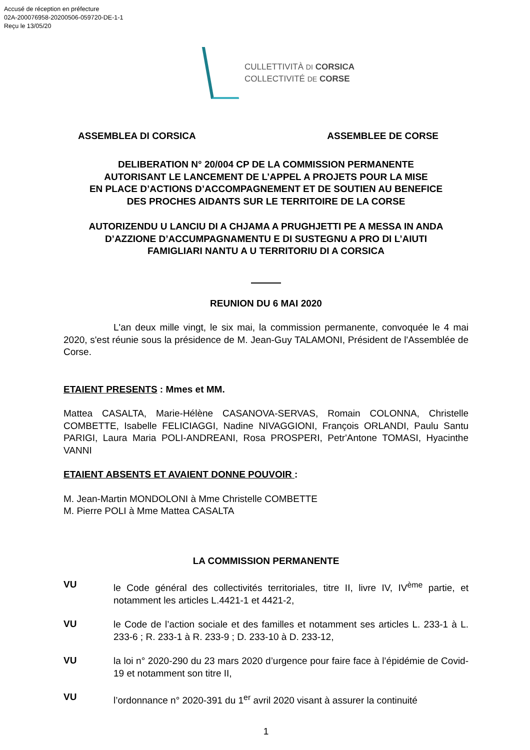Accusé de réception en préfecture
02A-200076958-20200506-059720-DE-1-1
Reçu le 13/05/20
CULLETTIVITÀ DI CORSICA
COLLECTIVITÉ DE CORSE
ASSEMBLEA DI CORSICA ASSEMBLEE DE CORSE
DELIBERATION N° 20/004 CP DE LA COMMISSION PERMANENTE
AUTORISANT LE LANCEMENT DE L’APPEL A PROJETS POUR LA MISE
EN PLACE D’ACTIONS D’ACCOMPAGNEMENT ET DE SOUTIEN AU BENEFICE
DES PROCHES AIDANTS SUR LE TERRITOIRE DE LA CORSE
AUTORIZENDU U LANCIU DI A CHJAMA A PRUGHJETTI PE A MESSA IN ANDA
D’AZZIONE D’ACCUMPAGNAMENTU E DI SUSTEGNU A PRO DI L’AIUTI
FAMIGLIARI NANTU A U TERRITORIU DI A CORSICA
REUNION DU 6 MAI 2020
L'an deux mille vingt, le six mai, la commission permanente, convoquée le 4 mai 2020, s'est réunie sous la présidence de M. Jean-Guy TALAMONI, Président de l'Assemblée de Corse.
ETAIENT PRESENTS : Mmes et MM.
Mattea CASALTA, Marie-Hélène CASANOVA-SERVAS, Romain COLONNA, Christelle COMBETTE, Isabelle FELICIAGGI, Nadine NIVAGGIONI, François ORLANDI, Paulu Santu PARIGI, Laura Maria POLI-ANDREANI, Rosa PROSPERI, Petr'Antone TOMASI, Hyacinthe VANNI
ETAIENT ABSENTS ET AVAIENT DONNE POUVOIR :
M. Jean-Martin MONDOLONI à Mme Christelle COMBETTE
M. Pierre POLI à Mme Mattea CASALTA
LA COMMISSION PERMANENTE
VU
le Code général des collectivités territoriales, titre II, livre IV, IV<sup>ème</sup> partie, et notamment les articles L.4421-1 et 4421-2,
VU
le Code de l’action sociale et des familles et notamment ses articles L. 233-1 à L. 233-6 ; R. 233-1 à R. 233-9 ; D. 233-10 à D. 233-12,
VU
la loi n° 2020-290 du 23 mars 2020 d’urgence pour faire face à l’épidémie de Covid-19 et notamment son titre II,
VU
l’ordonnance n° 2020-391 du 1<sup>er</sup> avril 2020 visant à assurer la continuité
1